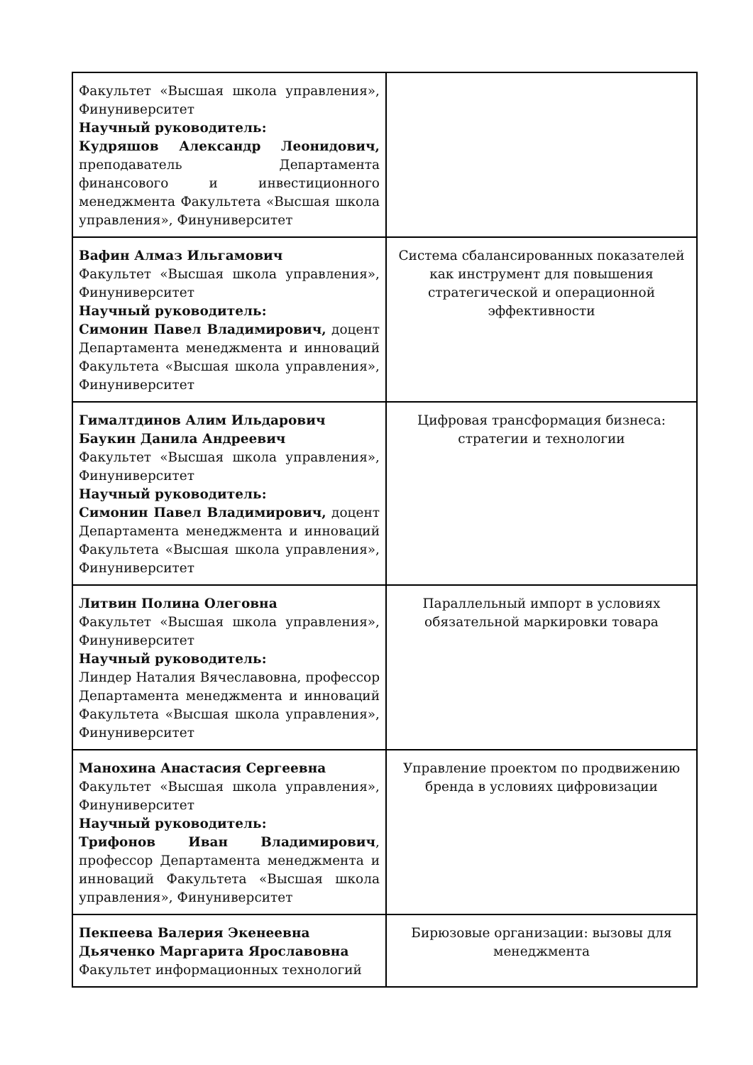| Факультет «Высшая школа управления», Финуниверситет Научный руководитель: Кудряшов Александр Леонидович, преподаватель Департамента финансового и инвестиционного менеджмента Факультета «Высшая школа управления», Финуниверситет | |
| Вафин Алмаз Ильгамович Факультет «Высшая школа управления», Финуниверситет Научный руководитель: Симонин Павел Владимирович, доцент Департамента менеджмента и инноваций Факультета «Высшая школа управления», Финуниверситет | Система сбалансированных показателей как инструмент для повышения стратегической и операционной эффективности |
| Гималтдинов Алим Ильдарович Баукин Данила Андреевич Факультет «Высшая школа управления», Финуниверситет Научный руководитель: Симонин Павел Владимирович, доцент Департамента менеджмента и инноваций Факультета «Высшая школа управления», Финуниверситет | Цифровая трансформация бизнеса: стратегии и технологии |
| Литвин Полина Олеговна Факультет «Высшая школа управления», Финуниверситет Научный руководитель: Линдер Наталия Вячеславовна, профессор Департамента менеджмента и инноваций Факультета «Высшая школа управления», Финуниверситет | Параллельный импорт в условиях обязательной маркировки товара |
| Манохина Анастасия Сергеевна Факультет «Высшая школа управления», Финуниверситет Научный руководитель: Трифонов Иван Владимирович , профессор Департамента менеджмента и инноваций Факультета «Высшая школа управления», Финуниверситет | Управление проектом по продвижению бренда в условиях цифровизации |
| Пекпеева Валерия Экенеевна Дьяченко Маргарита Ярославовна Факультет информационных технологий | Бирюзовые организации: вызовы для менеджмента |